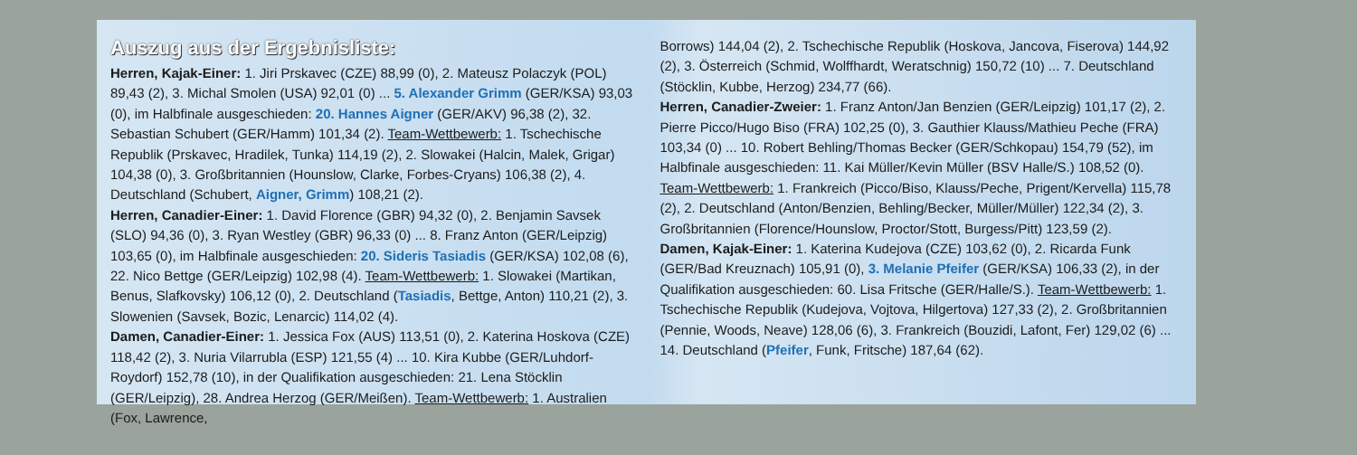Auszug aus der Ergebnisliste:
Herren, Kajak-Einer: 1. Jiri Prskavec (CZE) 88,99 (0), 2. Mateusz Polaczyk (POL) 89,43 (2), 3. Michal Smolen (USA) 92,01 (0) ... 5. Alexander Grimm (GER/KSA) 93,03 (0), im Halbfinale ausgeschieden: 20. Hannes Aigner (GER/AKV) 96,38 (2), 32. Sebastian Schubert (GER/Hamm) 101,34 (2). Team-Wettbewerb: 1. Tschechische Republik (Prskavec, Hradilek, Tunka) 114,19 (2), 2. Slowakei (Halcin, Malek, Grigar) 104,38 (0), 3. Großbritannien (Hounslow, Clarke, Forbes-Cryans) 106,38 (2), 4. Deutschland (Schubert, Aigner, Grimm) 108,21 (2).
Herren, Canadier-Einer: 1. David Florence (GBR) 94,32 (0), 2. Benjamin Savsek (SLO) 94,36 (0), 3. Ryan Westley (GBR) 96,33 (0) ... 8. Franz Anton (GER/Leipzig) 103,65 (0), im Halbfinale ausgeschieden: 20. Sideris Tasiadis (GER/KSA) 102,08 (6), 22. Nico Bettge (GER/Leipzig) 102,98 (4). Team-Wettbewerb: 1. Slowakei (Martikan, Benus, Slafkovsky) 106,12 (0), 2. Deutschland (Tasiadis, Bettge, Anton) 110,21 (2), 3. Slowenien (Savsek, Bozic, Lenarcic) 114,02 (4).
Damen, Canadier-Einer: 1. Jessica Fox (AUS) 113,51 (0), 2. Katerina Hoskova (CZE) 118,42 (2), 3. Nuria Vilarrubla (ESP) 121,55 (4) ... 10. Kira Kubbe (GER/Luhdorf-Roydorf) 152,78 (10), in der Qualifikation ausgeschieden: 21. Lena Stöcklin (GER/Leipzig), 28. Andrea Herzog (GER/Meißen). Team-Wettbewerb: 1. Australien (Fox, Lawrence,
Borrows) 144,04 (2), 2. Tschechische Republik (Hoskova, Jancova, Fiserova) 144,92 (2), 3. Österreich (Schmid, Wolffhardt, Weratschnig) 150,72 (10) ... 7. Deutschland (Stöcklin, Kubbe, Herzog) 234,77 (66).
Herren, Canadier-Zweier: 1. Franz Anton/Jan Benzien (GER/Leipzig) 101,17 (2), 2. Pierre Picco/Hugo Biso (FRA) 102,25 (0), 3. Gauthier Klauss/Mathieu Peche (FRA) 103,34 (0) ... 10. Robert Behling/Thomas Becker (GER/Schkopau) 154,79 (52), im Halbfinale ausgeschieden: 11. Kai Müller/Kevin Müller (BSV Halle/S.) 108,52 (0). Team-Wettbewerb: 1. Frankreich (Picco/Biso, Klauss/Peche, Prigent/Kervella) 115,78 (2), 2. Deutschland (Anton/Benzien, Behling/Becker, Müller/Müller) 122,34 (2), 3. Großbritannien (Florence/Hounslow, Proctor/Stott, Burgess/Pitt) 123,59 (2).
Damen, Kajak-Einer: 1. Katerina Kudejova (CZE) 103,62 (0), 2. Ricarda Funk (GER/Bad Kreuznach) 105,91 (0), 3. Melanie Pfeifer (GER/KSA) 106,33 (2), in der Qualifikation ausgeschieden: 60. Lisa Fritsche (GER/Halle/S.). Team-Wettbewerb: 1. Tschechische Republik (Kudejova, Vojtova, Hilgertova) 127,33 (2), 2. Großbritannien (Pennie, Woods, Neave) 128,06 (6), 3. Frankreich (Bouzidi, Lafont, Fer) 129,02 (6) ... 14. Deutschland (Pfeifer, Funk, Fritsche) 187,64 (62).